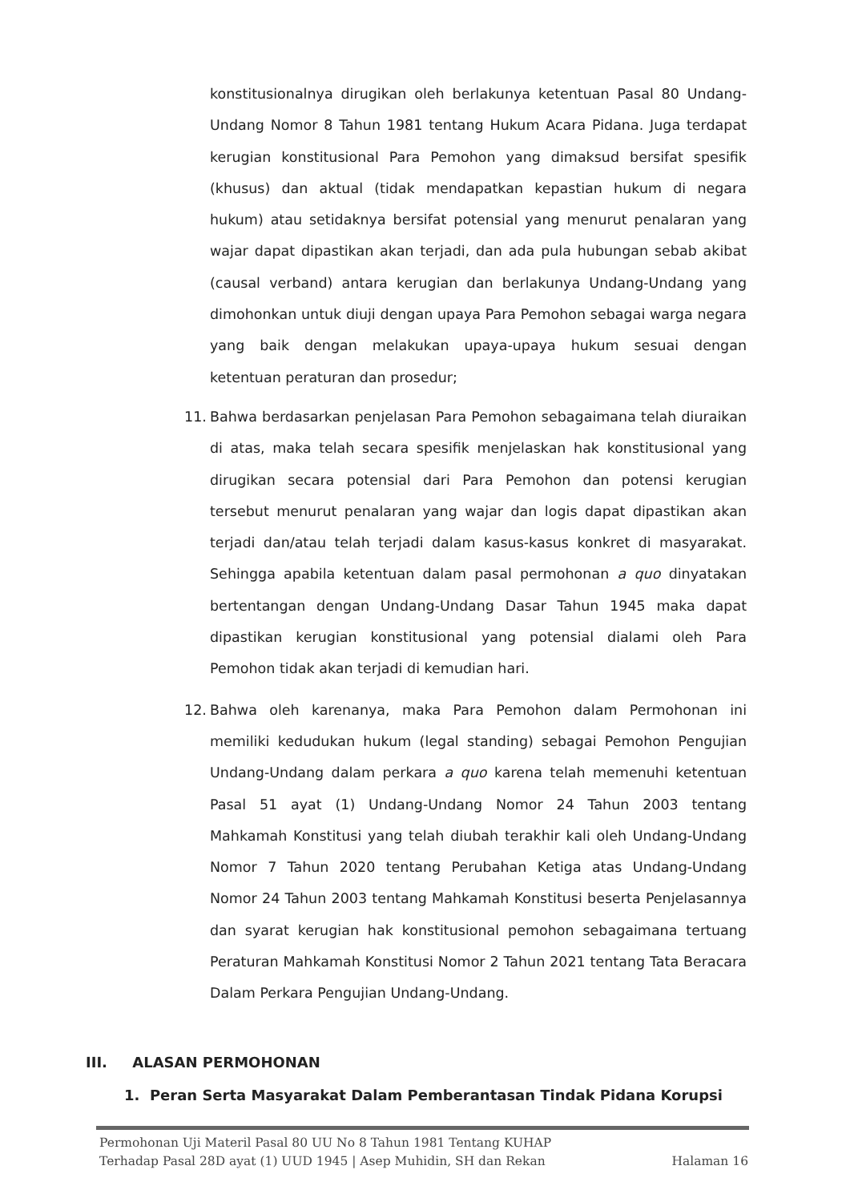konstitusionalnya dirugikan oleh berlakunya ketentuan Pasal 80 Undang-Undang Nomor 8 Tahun 1981 tentang Hukum Acara Pidana. Juga terdapat kerugian konstitusional Para Pemohon yang dimaksud bersifat spesifik (khusus) dan aktual (tidak mendapatkan kepastian hukum di negara hukum) atau setidaknya bersifat potensial yang menurut penalaran yang wajar dapat dipastikan akan terjadi, dan ada pula hubungan sebab akibat (causal verband) antara kerugian dan berlakunya Undang-Undang yang dimohonkan untuk diuji dengan upaya Para Pemohon sebagai warga negara yang baik dengan melakukan upaya-upaya hukum sesuai dengan ketentuan peraturan dan prosedur;
11. Bahwa berdasarkan penjelasan Para Pemohon sebagaimana telah diuraikan di atas, maka telah secara spesifik menjelaskan hak konstitusional yang dirugikan secara potensial dari Para Pemohon dan potensi kerugian tersebut menurut penalaran yang wajar dan logis dapat dipastikan akan terjadi dan/atau telah terjadi dalam kasus-kasus konkret di masyarakat. Sehingga apabila ketentuan dalam pasal permohonan a quo dinyatakan bertentangan dengan Undang-Undang Dasar Tahun 1945 maka dapat dipastikan kerugian konstitusional yang potensial dialami oleh Para Pemohon tidak akan terjadi di kemudian hari.
12. Bahwa oleh karenanya, maka Para Pemohon dalam Permohonan ini memiliki kedudukan hukum (legal standing) sebagai Pemohon Pengujian Undang-Undang dalam perkara a quo karena telah memenuhi ketentuan Pasal 51 ayat (1) Undang-Undang Nomor 24 Tahun 2003 tentang Mahkamah Konstitusi yang telah diubah terakhir kali oleh Undang-Undang Nomor 7 Tahun 2020 tentang Perubahan Ketiga atas Undang-Undang Nomor 24 Tahun 2003 tentang Mahkamah Konstitusi beserta Penjelasannya dan syarat kerugian hak konstitusional pemohon sebagaimana tertuang Peraturan Mahkamah Konstitusi Nomor 2 Tahun 2021 tentang Tata Beracara Dalam Perkara Pengujian Undang-Undang.
III. ALASAN PERMOHONAN
1. Peran Serta Masyarakat Dalam Pemberantasan Tindak Pidana Korupsi
Permohonan Uji Materil Pasal 80 UU No 8 Tahun 1981 Tentang KUHAP
Terhadap Pasal 28D ayat (1) UUD 1945 | Asep Muhidin, SH dan Rekan Halaman 16